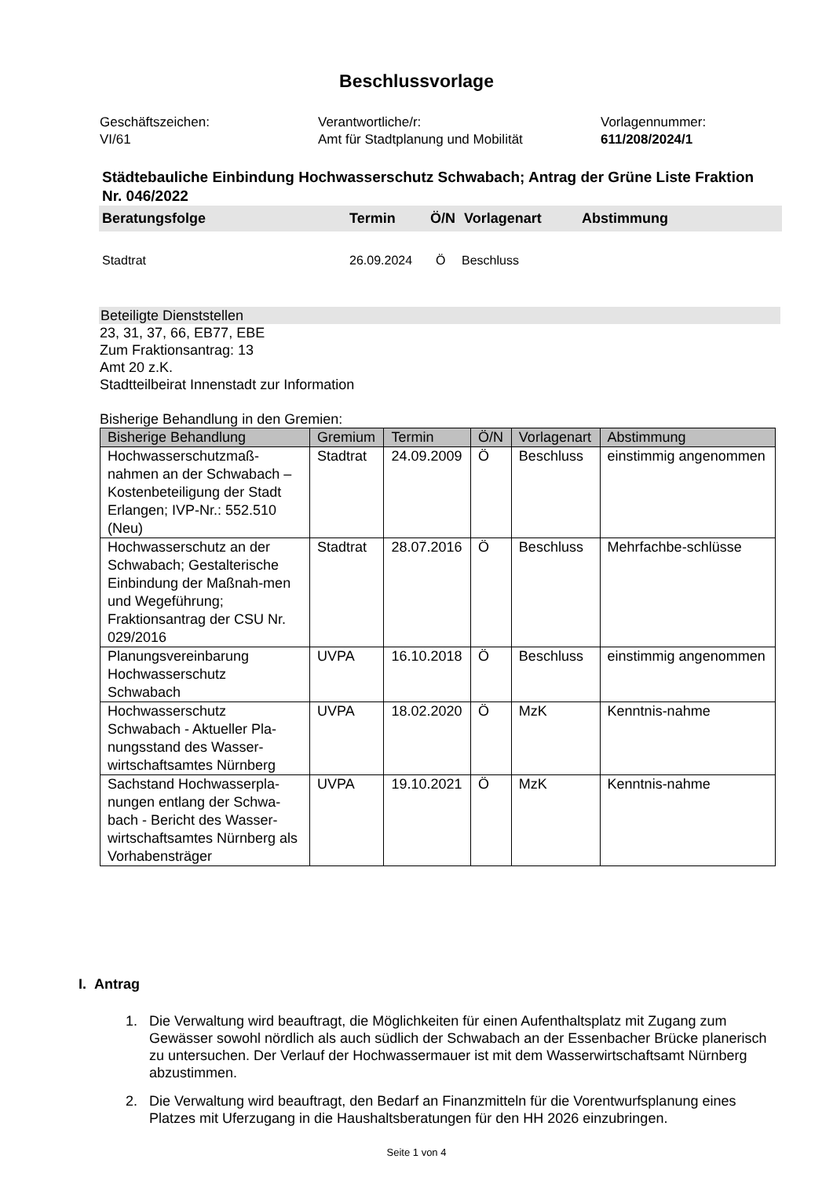Beschlussvorlage
Geschäftszeichen:
VI/61
Verantwortliche/r:
Amt für Stadtplanung und Mobilität
Vorlagennummer:
611/208/2024/1
Städtebauliche Einbindung Hochwasserschutz Schwabach; Antrag der Grüne Liste Fraktion Nr. 046/2022
Beratungsfolge Termin Ö/N Vorlagenart Abstimmung
Stadtrat 26.09.2024 Ö Beschluss
Beteiligte Dienststellen
23, 31, 37, 66, EB77, EBE
Zum Fraktionsantrag: 13
Amt 20 z.K.
Stadtteilbeirat Innenstadt zur Information
Bisherige Behandlung in den Gremien:
| Bisherige Behandlung | Gremium | Termin | Ö/N | Vorlagenart | Abstimmung |
| --- | --- | --- | --- | --- | --- |
| Hochwasserschutzmaß-nahmen an der Schwabach – Kostenbeteiligung der Stadt Erlangen; IVP-Nr.: 552.510 (Neu) | Stadtrat | 24.09.2009 | Ö | Beschluss | einstimmig angenommen |
| Hochwasserschutz an der Schwabach; Gestalterische Einbindung der Maßnah-men und Wegeführung; Fraktionsantrag der CSU Nr. 029/2016 | Stadtrat | 28.07.2016 | Ö | Beschluss | Mehrfachbe-schlüsse |
| Planungsvereinbarung Hochwasserschutz Schwabach | UVPA | 16.10.2018 | Ö | Beschluss | einstimmig angenommen |
| Hochwasserschutz Schwabach - Aktueller Pla-nungsstand des Wasser-wirtschaftsamtes Nürnberg | UVPA | 18.02.2020 | Ö | MzK | Kenntnis-nahme |
| Sachstand Hochwasserpla-nungen entlang der Schwa-bach - Bericht des Wasser-wirtschaftsamtes Nürnberg als Vorhabensträger | UVPA | 19.10.2021 | Ö | MzK | Kenntnis-nahme |
I. Antrag
1. Die Verwaltung wird beauftragt, die Möglichkeiten für einen Aufenthaltsplatz mit Zugang zum Gewässer sowohl nördlich als auch südlich der Schwabach an der Essenbacher Brücke planerisch zu untersuchen. Der Verlauf der Hochwassermauer ist mit dem Wasserwirtschaftsamt Nürnberg abzustimmen.
2. Die Verwaltung wird beauftragt, den Bedarf an Finanzmitteln für die Vorentwurfsplanung eines Platzes mit Uferzugang in die Haushaltsberatungen für den HH 2026 einzubringen.
Seite 1 von 4